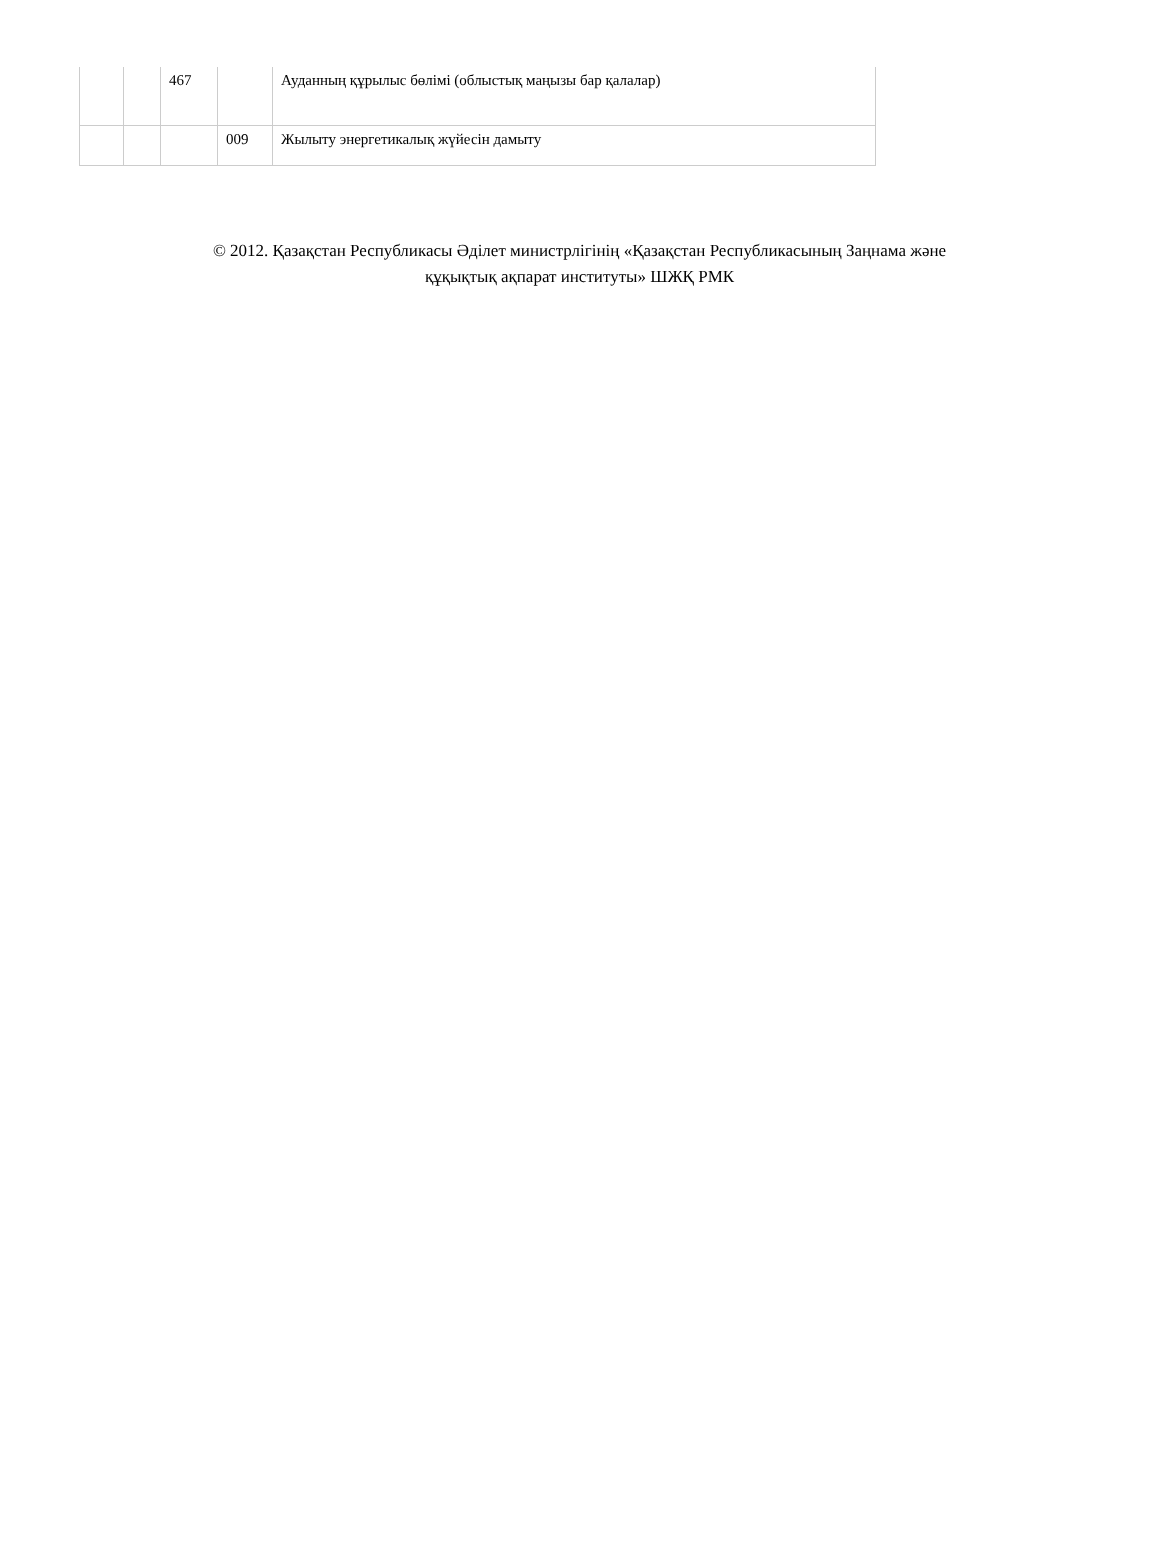| | | 467 | | Ауданның құрылыс бөлімі (облыстық маңызы бар қалалар) |
| | | | 009 | Жылыту энергетикалық жүйесін дамыту |
© 2012. Қазақстан Республикасы Әділет министрлігінің «Қазақстан Республикасының Заңнама және
құқықтық ақпарат институты» ШЖҚ РМК